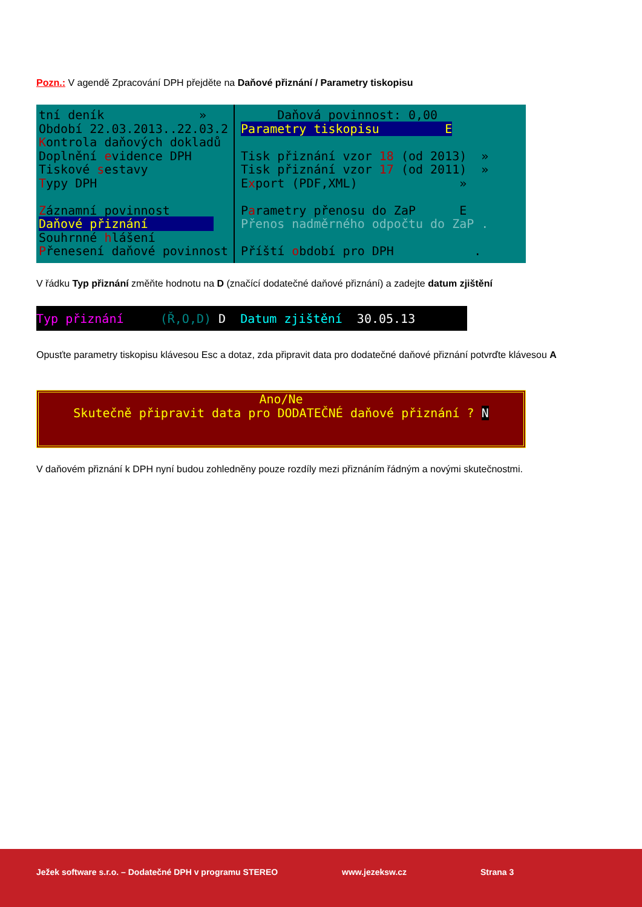Pozn.: V agendě Zpracování DPH přejděte na Daňové přiznání / Parametry tiskopisu
tní deník » Období 22.03.2013..22.03.2 Kontrola daňových dokladů Doplnění evidence DPH Tiskové sestavy Typy DPH Záznamní povinnost Daňové přiznání Souhrnné hlášení Přenesení daňové povinnost
Daňová povinnost: 0,00 Parametry tiskopisu E Tisk přiznání vzor 18 (od 2013) » Tisk přiznání vzor 17 (od 2011) » Export (PDF,XML) » Parametry přenosu do ZaP E Přenos nadměrného odpočtu do ZaP . Příští období pro DPH .
V řádku Typ přiznání změňte hodnotu na D (značící dodatečné daňové přiznání) a zadejte datum zjištění
Typ přiznání (Ř,O,D) D Datum zjištění 30.05.13
Opusťte parametry tiskopisu klávesou Esc a dotaz, zda připravit data pro dodatečné daňové přiznání potvrďte klávesou A
Ano/Ne Skutečně připravit data pro DODATEČNÉ daňové přiznání ? N
V daňovém přiznání k DPH nyní budou zohledněny pouze rozdíly mezi přiznáním řádným a novými skutečnostmi.
Ježek software s.r.o. – Dodatečné DPH v programu STEREO www.jezeksw.cz Strana 3